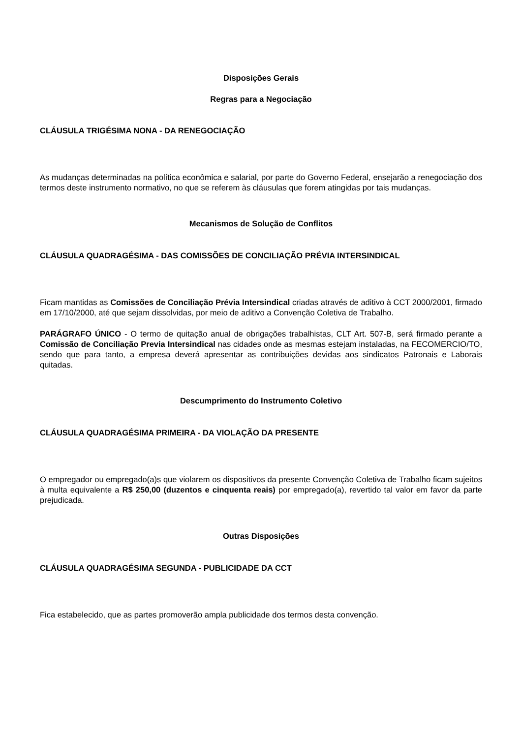Disposições Gerais
Regras para a Negociação
CLÁUSULA TRIGÉSIMA NONA - DA RENEGOCIAÇÃO
As mudanças determinadas na política econômica e salarial, por parte do Governo Federal, ensejarão a renegociação dos termos deste instrumento normativo, no que se referem às cláusulas que forem atingidas por tais mudanças.
Mecanismos de Solução de Conflitos
CLÁUSULA QUADRAGÉSIMA - DAS COMISSÕES DE CONCILIAÇÃO PRÉVIA INTERSINDICAL
Ficam mantidas as Comissões de Conciliação Prévia Intersindical criadas através de aditivo à CCT 2000/2001, firmado em 17/10/2000, até que sejam dissolvidas, por meio de aditivo a Convenção Coletiva de Trabalho.
PARÁGRAFO ÚNICO - O termo de quitação anual de obrigações trabalhistas, CLT Art. 507-B, será firmado perante a Comissão de Conciliação Previa Intersindical nas cidades onde as mesmas estejam instaladas, na FECOMERCIO/TO, sendo que para tanto, a empresa deverá apresentar as contribuições devidas aos sindicatos Patronais e Laborais quitadas.
Descumprimento do Instrumento Coletivo
CLÁUSULA QUADRAGÉSIMA PRIMEIRA - DA VIOLAÇÃO DA PRESENTE
O empregador ou empregado(a)s que violarem os dispositivos da presente Convenção Coletiva de Trabalho ficam sujeitos à multa equivalente a R$ 250,00 (duzentos e cinquenta reais) por empregado(a), revertido tal valor em favor da parte prejudicada.
Outras Disposições
CLÁUSULA QUADRAGÉSIMA SEGUNDA - PUBLICIDADE DA CCT
Fica estabelecido, que as partes promoverão ampla publicidade dos termos desta convenção.